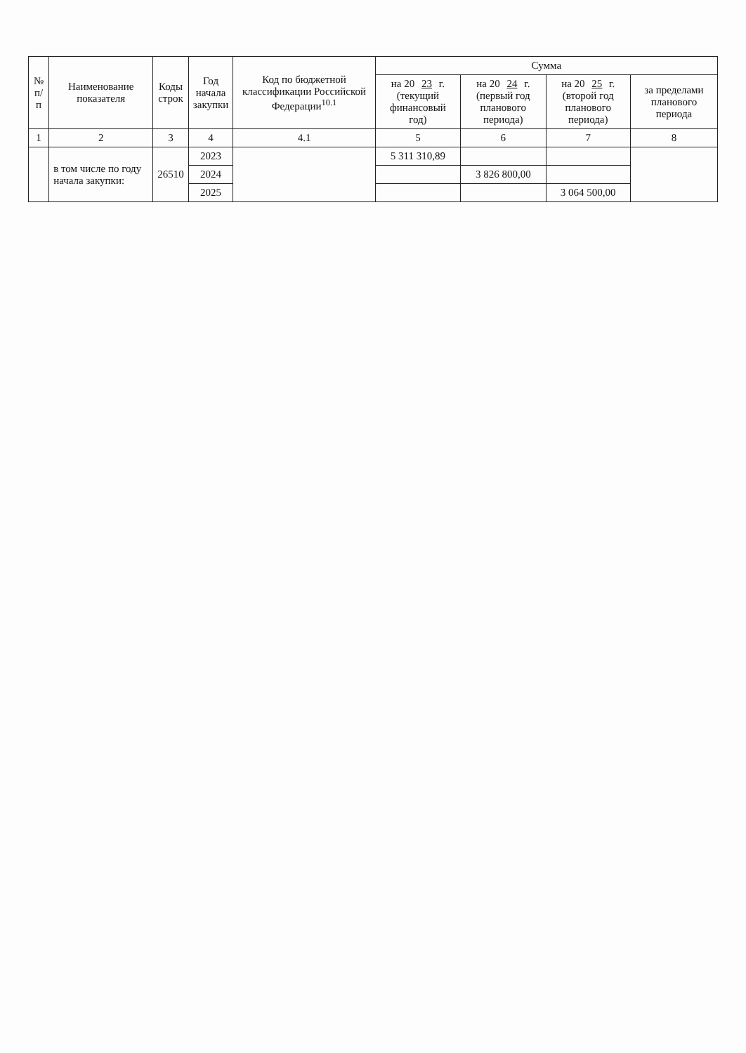| № п/п | Наименование показателя | Коды строк | Год начала закупки | Код по бюджетной классификации Российской Федерации<sup>10.1</sup> | Сумма | | | |
| --- | --- | --- | --- | --- | --- | --- | --- | --- |
| | | | | | на 20 23 г. (текущий финансовый год) | на 20 24 г. (первый год планового периода) | на 20 25 г. (второй год планового периода) | за пределами планового периода |
| 1 | 2 | 3 | 4 | 4.1 | 5 | 6 | 7 | 8 |
| | в том числе по году начала закупки: | 26510 | 2023 | | 5 311 310,89 | | | |
| | | | 2024 | | | 3 826 800,00 | | |
| | | | 2025 | | | | 3 064 500,00 | |